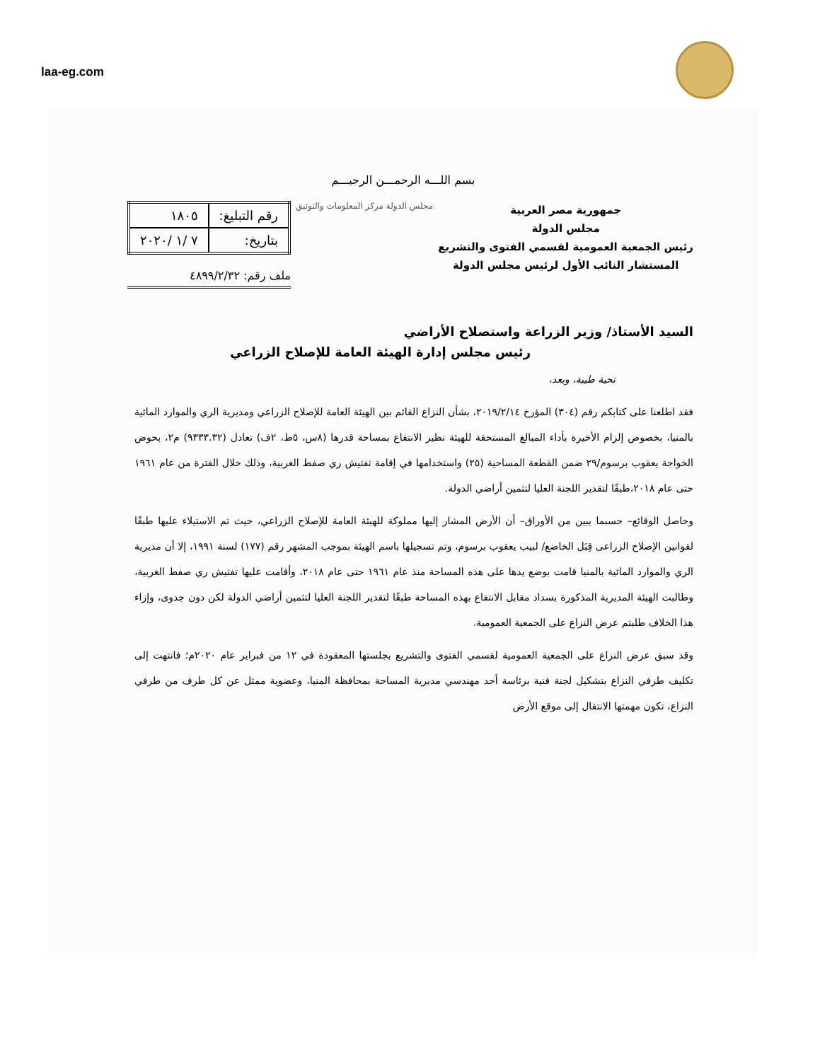laa-eg.com
بسم اللـــه الرحمـــن الرحيـــم
جمهورية مصر العربية
مجلس الدولة
رئيس الجمعية العمومية لقسمي الفتوى والتشريع
المستشار النائب الأول لرئيس مجلس الدولة
مجلس الدولة مركز المعلومات والتوثيق
| رقم التبليغ: | ١٨٠٥ |
| بتاريخ: | ٧ /١ /٢٠٢٠ |
ملف رقم: ٤٨٩٩/٢/٣٢
السيد الأستاذ/ وزير الزراعة واستصلاح الأراضي
رئيس مجلس إدارة الهيئة العامة للإصلاح الزراعي
تحية طيبة، وبعد،
فقد اطلعنا على كتابكم رقم (٣٠٤) المؤرخ ٢٠١٩/٢/١٤، بشأن النزاع القائم بين الهيئة العامة للإصلاح الزراعي ومديرية الري والموارد المائية بالمنيا، بخصوص إلزام الأخيرة بأداء المبالغ المستحقة للهيئة نظير الانتفاع بمساحة قدرها (٨س، ٥ط، ٢ف) تعادل (٩٣٣٣.٣٢) م٢، بحوض الخواجة يعقوب برسوم/٢٩ ضمن القطعة المساحية (٢٥) واستخدامها في إقامة تفتيش ري صفط الغربية، وذلك خلال الفترة من عام ١٩٦١ حتى عام ٢٠١٨،طبقًا لتقدير اللجنة العليا لتثمين أراضي الدولة.
وحاصل الوقائع– حسبما يبين من الأوراق– أن الأرض المشار إليها مملوكة للهيئة العامة للإصلاح الزراعي، حيث تم الاستيلاء عليها طبقًا لقوانين الإصلاح الزراعى قِبَل الخاضع/ لبيب يعقوب برسوم، وتم تسجيلها باسم الهيئة بموجب المشهر رقم (١٧٧) لسنة ١٩٩١، إلا أن مديرية الري والموارد المائية بالمنيا قامت بوضع يدها على هذه المساحة منذ عام ١٩٦١ حتى عام ٢٠١٨، وأقامت عليها تفتيش ري صفط الغربية، وطالبت الهيئة المديرية المذكورة بسداد مقابل الانتفاع بهذه المساحة طبقًا لتقدير اللجنة العليا لتثمين أراضي الدولة لكن دون جدوى، وإزاء هذا الخلاف طلبتم عرض النزاع على الجمعية العمومية.
وقد سبق عرض النزاع على الجمعية العمومية لقسمي الفتوى والتشريع بجلستها المعقودة في ١٢ من فبراير عام ٢٠٢٠م؛ فانتهت إلى تكليف طرفي النزاع بتشكيل لجنة فنية برئاسة أحد مهندسي مديرية المساحة بمحافظة المنيا، وعضوية ممثل عن كل طرف من طرفي النزاع، تكون مهمتها الانتقال إلى موقع الأرض